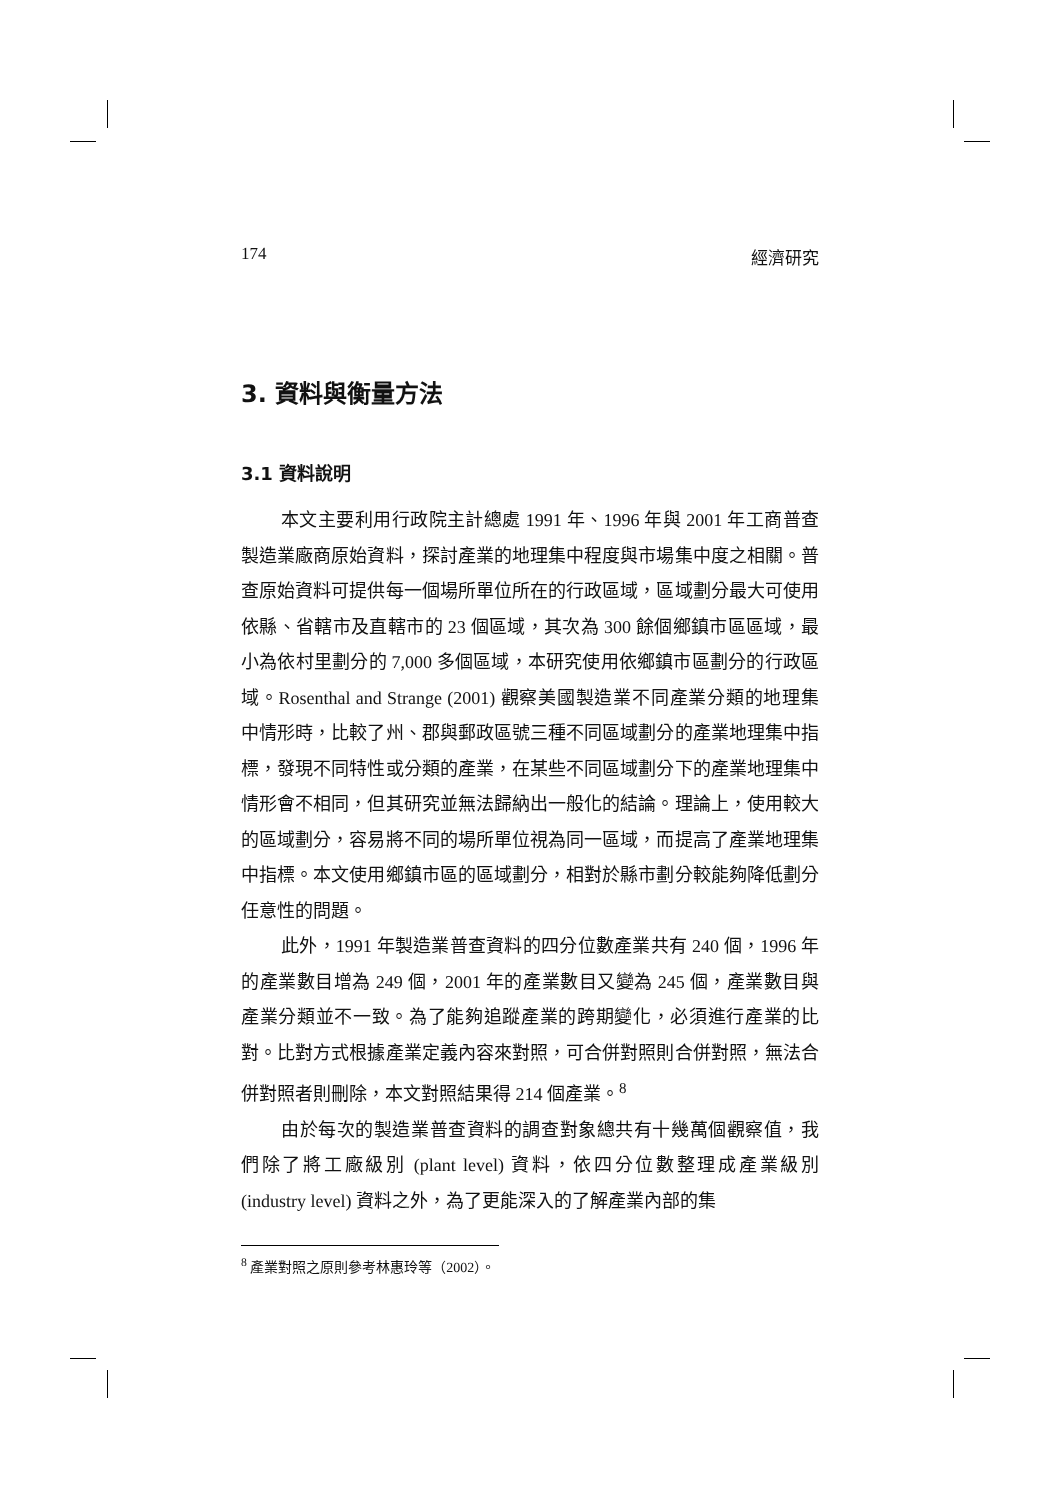174 經濟研究
3. 資料與衡量方法
3.1 資料說明
本文主要利用行政院主計總處 1991 年、1996 年與 2001 年工商普查製造業廠商原始資料，探討產業的地理集中程度與市場集中度之相關。普查原始資料可提供每一個場所單位所在的行政區域，區域劃分最大可使用依縣、省轄市及直轄市的 23 個區域，其次為 300 餘個鄉鎮市區區域，最小為依村里劃分的 7,000 多個區域，本研究使用依鄉鎮市區劃分的行政區域。Rosenthal and Strange (2001) 觀察美國製造業不同產業分類的地理集中情形時，比較了州、郡與郵政區號三種不同區域劃分的產業地理集中指標，發現不同特性或分類的產業，在某些不同區域劃分下的產業地理集中情形會不相同，但其研究並無法歸納出一般化的結論。理論上，使用較大的區域劃分，容易將不同的場所單位視為同一區域，而提高了產業地理集中指標。本文使用鄉鎮市區的區域劃分，相對於縣市劃分較能夠降低劃分任意性的問題。
此外，1991 年製造業普查資料的四分位數產業共有 240 個，1996 年的產業數目增為 249 個，2001 年的產業數目又變為 245 個，產業數目與產業分類並不一致。為了能夠追蹤產業的跨期變化，必須進行產業的比對。比對方式根據產業定義內容來對照，可合併對照則合併對照，無法合併對照者則刪除，本文對照結果得 214 個產業。<sup>8</sup>
由於每次的製造業普查資料的調查對象總共有十幾萬個觀察值，我們除了將工廠級別 (plant level) 資料，依四分位數整理成產業級別 (industry level) 資料之外，為了更能深入的了解產業內部的集
<sup>8</sup> 產業對照之原則參考林惠玲等（2002）。